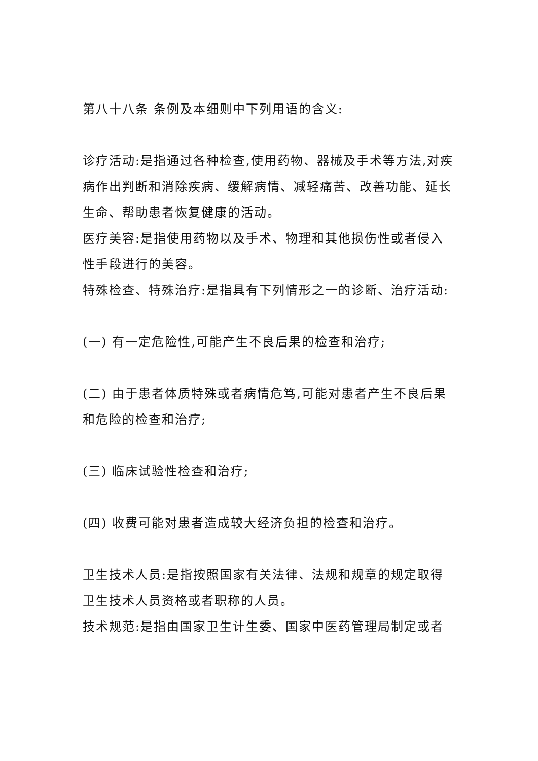第八十八条 条例及本细则中下列用语的含义:
诊疗活动:是指通过各种检查,使用药物、器械及手术等方法,对疾病作出判断和消除疾病、缓解病情、减轻痛苦、改善功能、延长生命、帮助患者恢复健康的活动。
医疗美容:是指使用药物以及手术、物理和其他损伤性或者侵入性手段进行的美容。
特殊检查、特殊治疗:是指具有下列情形之一的诊断、治疗活动:
(一) 有一定危险性,可能产生不良后果的检查和治疗;
(二) 由于患者体质特殊或者病情危笃,可能对患者产生不良后果和危险的检查和治疗;
(三) 临床试验性检查和治疗;
(四) 收费可能对患者造成较大经济负担的检查和治疗。
卫生技术人员:是指按照国家有关法律、法规和规章的规定取得卫生技术人员资格或者职称的人员。
技术规范:是指由国家卫生计生委、国家中医药管理局制定或者